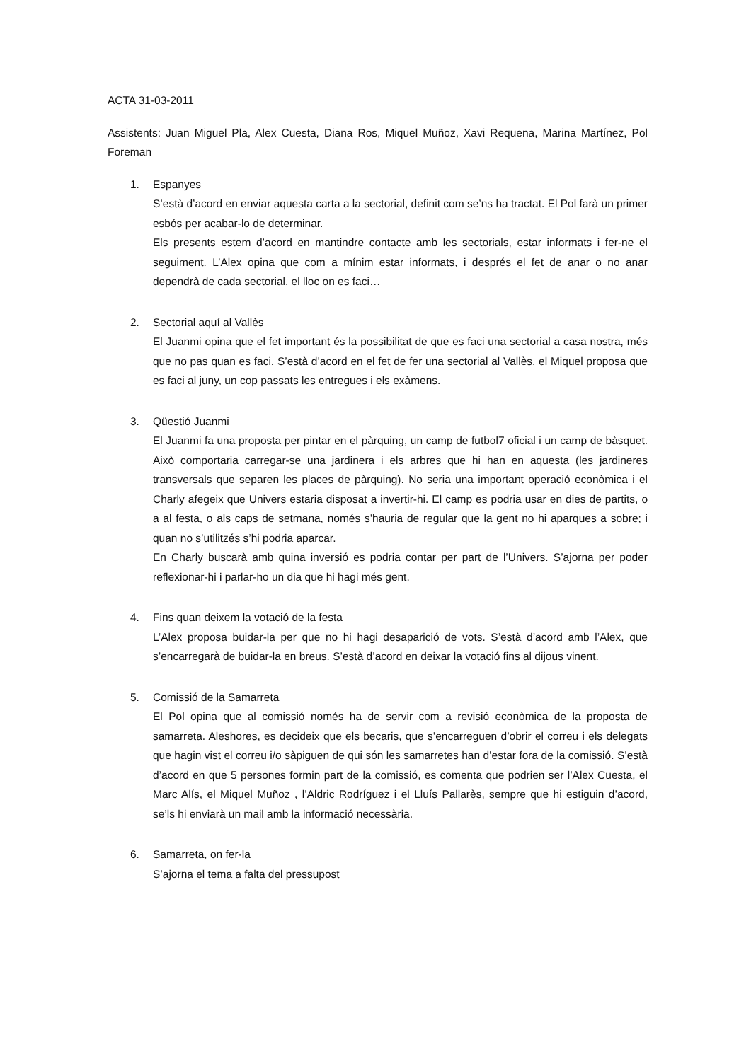ACTA 31-03-2011
Assistents: Juan Miguel Pla, Alex Cuesta, Diana Ros, Miquel Muñoz, Xavi Requena, Marina Martínez, Pol Foreman
1. Espanyes
S’està d’acord en enviar aquesta carta a la sectorial, definit com se’ns ha tractat. El Pol farà un primer esbós per acabar-lo de determinar.
Els presents estem d’acord en mantindre contacte amb les sectorials, estar informats i fer-ne el seguiment. L’Alex opina que com a mínim estar informats, i després el fet de anar o no anar dependrà de cada sectorial, el lloc on es faci…
2. Sectorial aquí al Vallès
El Juanmi opina que el fet important és la possibilitat de que es faci una sectorial a casa nostra, més que no pas quan es faci. S’està d’acord en el fet de fer una sectorial al Vallès, el Miquel proposa que es faci al juny, un cop passats les entregues i els exàmens.
3. Qüestió Juanmi
El Juanmi fa una proposta per pintar en el pàrquing, un camp de futbol7 oficial i un camp de bàsquet. Això comportaria carregar-se una jardinera i els arbres que hi han en aquesta (les jardineres transversals que separen les places de pàrquing). No seria una important operació econòmica i el Charly afegeix que Univers estaria disposat a invertir-hi. El camp es podria usar en dies de partits, o a al festa, o als caps de setmana, només s’hauria de regular que la gent no hi aparques a sobre; i quan no s’utilitzés s’hi podria aparcar.
En Charly buscarà amb quina inversió es podria contar per part de l’Univers. S’ajorna per poder reflexionar-hi i parlar-ho un dia que hi hagi més gent.
4. Fins quan deixem la votació de la festa
L’Alex proposa buidar-la per que no hi hagi desaparició de vots. S’està d’acord amb l’Alex, que s’encarregarà de buidar-la en breus. S’està d’acord en deixar la votació fins al dijous vinent.
5. Comissió de la Samarreta
El Pol opina que al comissió només ha de servir com a revisió econòmica de la proposta de samarreta. Aleshores, es decideix que els becaris, que s’encarreguen d’obrir el correu i els delegats que hagin vist el correu i/o sàpiguen de qui són les samarretes han d’estar fora de la comissió. S’està d’acord en que 5 persones formin part de la comissió, es comenta que podrien ser l’Alex Cuesta, el Marc Alís, el Miquel Muñoz , l’Aldric Rodríguez i el Lluís Pallarès, sempre que hi estiguin d’acord, se’ls hi enviarà un mail amb la informació necessària.
6. Samarreta, on fer-la
S’ajorna el tema a falta del pressupost